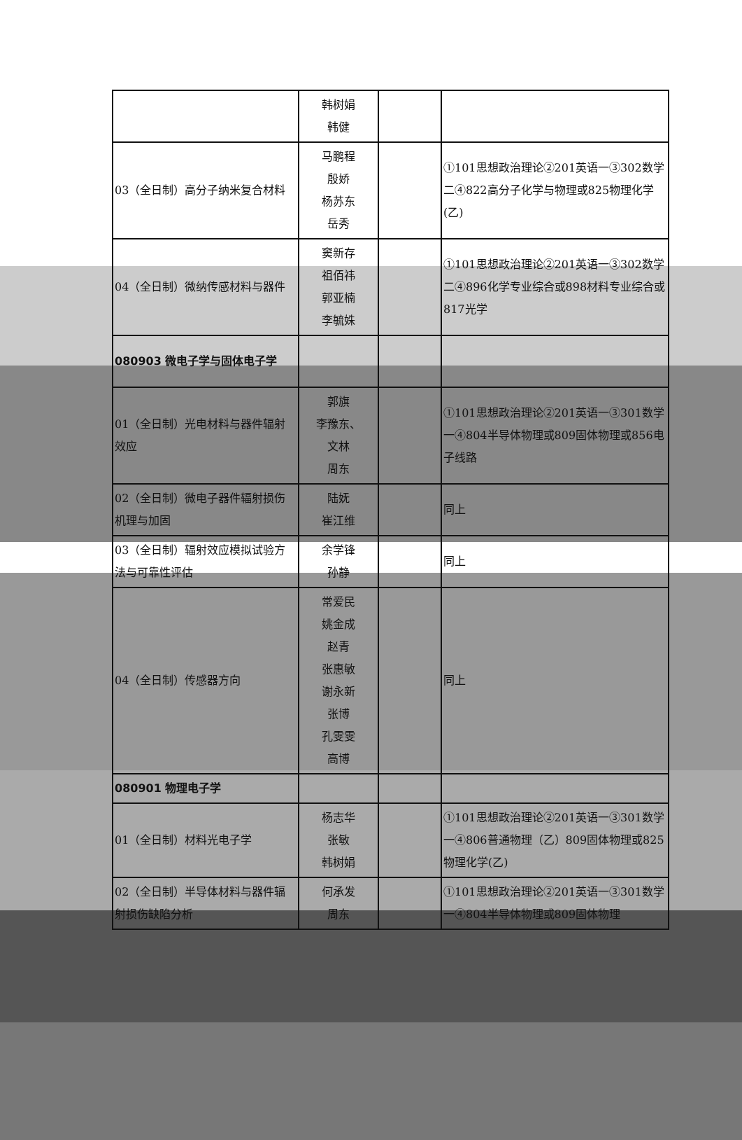| | 韩树娟 韩健 | | |
| 03（全日制）高分子纳米复合材料 | 马鹏程 殷娇 杨苏东 岳秀 | | ①101思想政治理论②201英语一③302数学二④822高分子化学与物理或825物理化学(乙) |
| 04（全日制）微纳传感材料与器件 | 窦新存 祖佰祎 郭亚楠 李毓姝 | | ①101思想政治理论②201英语一③302数学二④896化学专业综合或898材料专业综合或817光学 |
| 080903 微电子学与固体电子学 | | | |
| 01（全日制）光电材料与器件辐射效应 | 郭旗 李豫东、 文林 周东 | | ①101思想政治理论②201英语一③301数学一④804半导体物理或809固体物理或856电子线路 |
| 02（全日制）微电子器件辐射损伤机理与加固 | 陆妩 崔江维 | | 同上 |
| 03（全日制）辐射效应模拟试验方法与可靠性评估 | 余学锋 孙静 | | 同上 |
| 04（全日制）传感器方向 | 常爱民 姚金成 赵青 张惠敏 谢永新 张博 孔雯雯 高博 | | 同上 |
| 080901 物理电子学 | | | |
| 01（全日制）材料光电子学 | 杨志华 张敏 韩树娟 | | ①101思想政治理论②201英语一③301数学一④806普通物理（乙）809固体物理或825物理化学(乙) |
| 02（全日制）半导体材料与器件辐射损伤缺陷分析 | 何承发 周东 | | ①101思想政治理论②201英语一③301数学一④804半导体物理或809固体物理 |